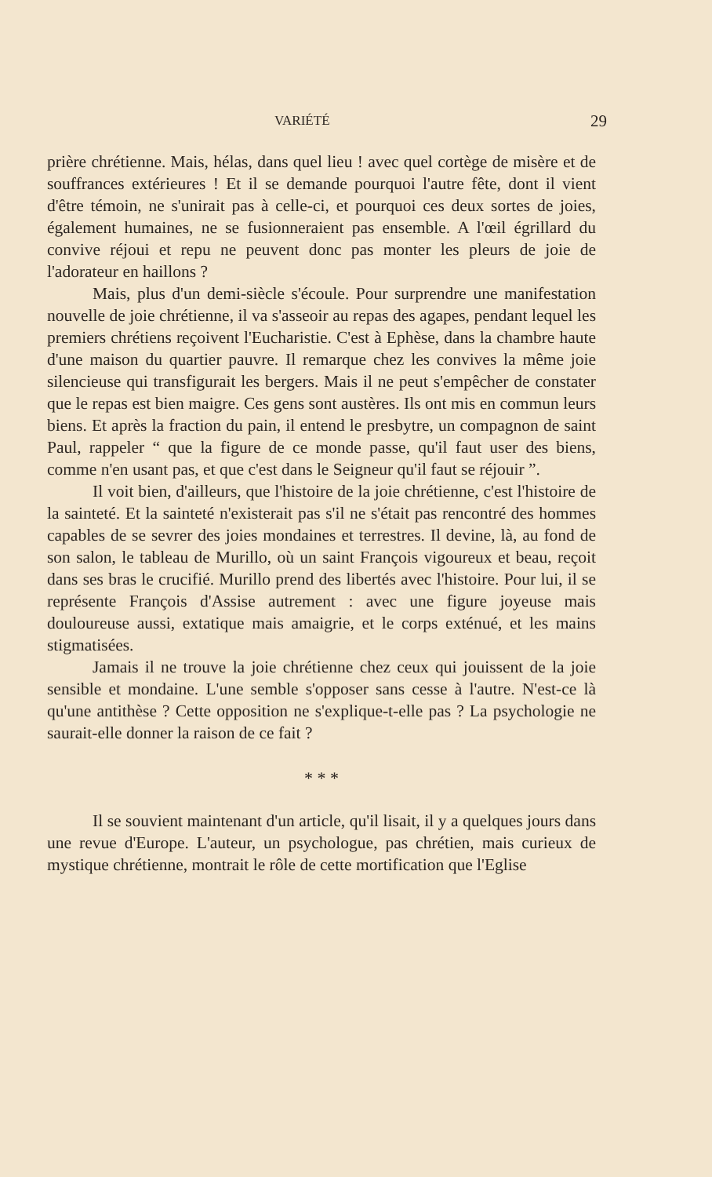VARIÉTÉ 29
prière chrétienne. Mais, hélas, dans quel lieu ! avec quel cortège de misère et de souffrances extérieures ! Et il se demande pourquoi l'autre fête, dont il vient d'être témoin, ne s'unirait pas à celle-ci, et pourquoi ces deux sortes de joies, également humaines, ne se fusionneraient pas ensemble. A l'œil égrillard du convive réjoui et repu ne peuvent donc pas monter les pleurs de joie de l'adorateur en haillons ?
Mais, plus d'un demi-siècle s'écoule. Pour surprendre une manifestation nouvelle de joie chrétienne, il va s'asseoir au repas des agapes, pendant lequel les premiers chrétiens reçoivent l'Eucharistie. C'est à Ephèse, dans la chambre haute d'une maison du quartier pauvre. Il remarque chez les convives la même joie silencieuse qui transfigurait les bergers. Mais il ne peut s'empêcher de constater que le repas est bien maigre. Ces gens sont austères. Ils ont mis en commun leurs biens. Et après la fraction du pain, il entend le presbytre, un compagnon de saint Paul, rappeler “ que la figure de ce monde passe, qu'il faut user des biens, comme n'en usant pas, et que c'est dans le Seigneur qu'il faut se réjouir ”.
Il voit bien, d'ailleurs, que l'histoire de la joie chrétienne, c'est l'histoire de la sainteté. Et la sainteté n'existerait pas s'il ne s'était pas rencontré des hommes capables de se sevrer des joies mondaines et terrestres. Il devine, là, au fond de son salon, le tableau de Murillo, où un saint François vigoureux et beau, reçoit dans ses bras le crucifié. Murillo prend des libertés avec l'histoire. Pour lui, il se représente François d'Assise autrement : avec une figure joyeuse mais douloureuse aussi, extatique mais amaigrie, et le corps exténué, et les mains stigmatisées.
Jamais il ne trouve la joie chrétienne chez ceux qui jouissent de la joie sensible et mondaine. L'une semble s'opposer sans cesse à l'autre. N'est-ce là qu'une antithèse ? Cette opposition ne s'explique-t-elle pas ? La psychologie ne saurait-elle donner la raison de ce fait ?
* * *
Il se souvient maintenant d'un article, qu'il lisait, il y a quelques jours dans une revue d'Europe. L'auteur, un psychologue, pas chrétien, mais curieux de mystique chrétienne, montrait le rôle de cette mortification que l'Eglise